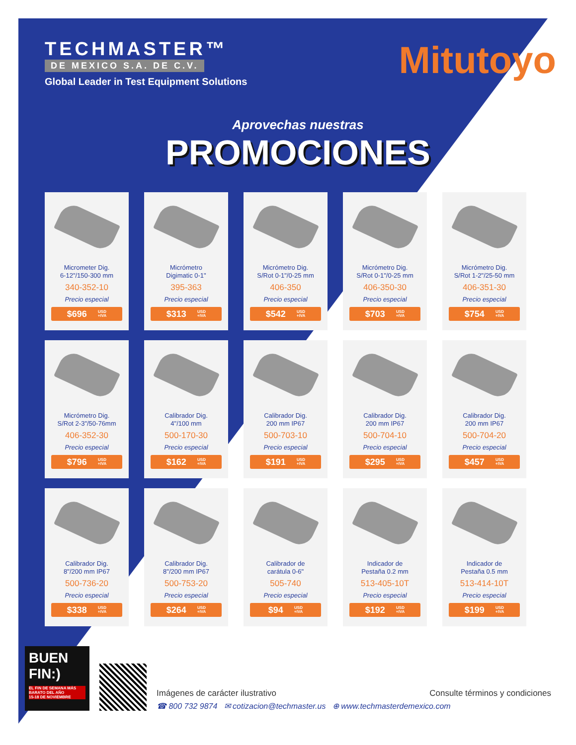TECHMASTER™
DE MEXICO S.A. DE C.V.
Global Leader in Test Equipment Solutions
Mitutoyo
Aprovechas nuestras
PROMOCIONES
Micrometer Dig.
6-12"/150-300 mm
340-352-10
Precio especial
$696 USD
+IVA
Micrómetro
Digimatic 0-1"
395-363
Precio especial
$313 USD
+IVA
Micrómetro Dig.
S/Rot 0-1"/0-25 mm
406-350
Precio especial
$542 USD
+IVA
Micrómetro Dig.
S/Rot 0-1"/0-25 mm
406-350-30
Precio especial
$703 USD
+IVA
Micrómetro Dig.
S/Rot 1-2"/25-50 mm
406-351-30
Precio especial
$754 USD
+IVA
Micrómetro Dig.
S/Rot 2-3"/50-76mm
406-352-30
Precio especial
$796 USD
+IVA
Calibrador Dig.
4"/100 mm
500-170-30
Precio especial
$162 USD
+IVA
Calibrador Dig.
200 mm IP67
500-703-10
Precio especial
$191 USD
+IVA
Calibrador Dig.
200 mm IP67
500-704-10
Precio especial
$295 USD
+IVA
Calibrador Dig.
200 mm IP67
500-704-20
Precio especial
$457 USD
+IVA
Calibrador Dig.
8"/200 mm IP67
500-736-20
Precio especial
$338 USD
+IVA
Calibrador Dig.
8"/200 mm IP67
500-753-20
Precio especial
$264 USD
+IVA
Calibrador de
carátula 0-6"
505-740
Precio especial
$94 USD
+IVA
Indicador de
Pestaña 0.2 mm
513-405-10T
Precio especial
$192 USD
+IVA
Indicador de
Pestaña 0.5 mm
513-414-10T
Precio especial
$199 USD
+IVA
BUEN
FIN:)
EL FIN DE SEMANA MÁS BARATO DEL AÑO
15-18 DE NOVIEMBRE
Imágenes de carácter ilustrativo Consulte términos y condiciones
☎ 800 732 9874 ✉ cotizacion@techmaster.us ⊕ www.techmasterdemexico.com